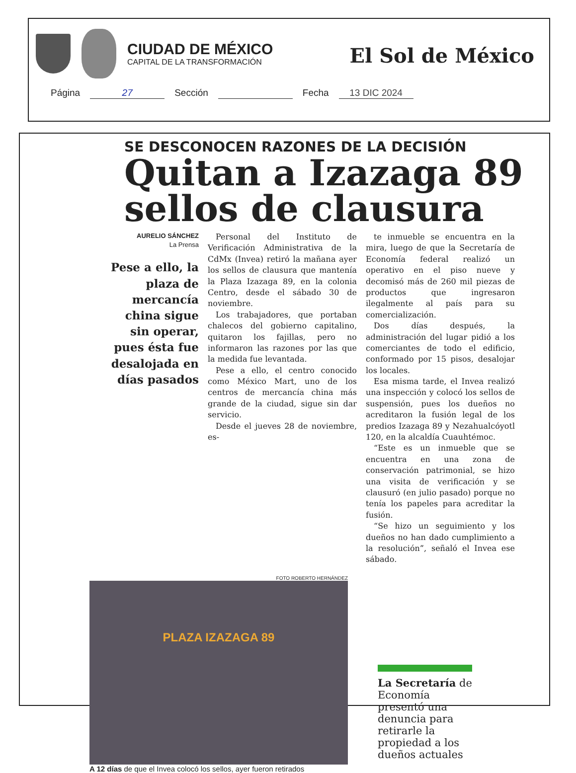CIUDAD DE MÉXICO
CAPITAL DE LA TRANSFORMACIÓN
El Sol de México
Página 27 Sección Fecha 13 DIC 2024
SE DESCONOCEN RAZONES DE LA DECISIÓN
Quitan a Izazaga 89 sellos de clausura
AURELIO SÁNCHEZ
La Prensa
Pese a ello, la plaza de mercancía china sigue sin operar, pues ésta fue desalojada en días pasados
Personal del Instituto de Verificación Administrativa de la CdMx (Invea) retiró la mañana ayer los sellos de clausura que mantenía la Plaza Izazaga 89, en la colonia Centro, desde el sábado 30 de noviembre.
Los trabajadores, que portaban chalecos del gobierno capitalino, quitaron los fajillas, pero no informaron las razones por las que la medida fue levantada.
Pese a ello, el centro conocido como México Mart, uno de los centros de mercancía china más grande de la ciudad, sigue sin dar servicio.
Desde el jueves 28 de noviembre, es-
te inmueble se encuentra en la mira, luego de que la Secretaría de Economía federal realizó un operativo en el piso nueve y decomisó más de 260 mil piezas de productos que ingresaron ilegalmente al país para su comercialización.
Dos días después, la administración del lugar pidió a los comerciantes de todo el edificio, conformado por 15 pisos, desalojar los locales.
Esa misma tarde, el Invea realizó una inspección y colocó los sellos de suspensión, pues los dueños no acreditaron la fusión legal de los predios Izazaga 89 y Nezahualcóyotl 120, en la alcaldía Cuauhtémoc.
“Este es un inmueble que se encuentra en una zona de conservación patrimonial, se hizo una visita de verificación y se clausuró (en julio pasado) porque no tenía los papeles para acreditar la fusión.
“Se hizo un seguimiento y los dueños no han dado cumplimiento a la resolución”, señaló el Invea ese sábado.
FOTO ROBERTO HERNÁNDEZ
PLAZA IZAZAGA 89
A 12 días de que el Invea colocó los sellos, ayer fueron retirados
La Secretaría de Economía presentó una denuncia para retirarle la propiedad a los dueños actuales